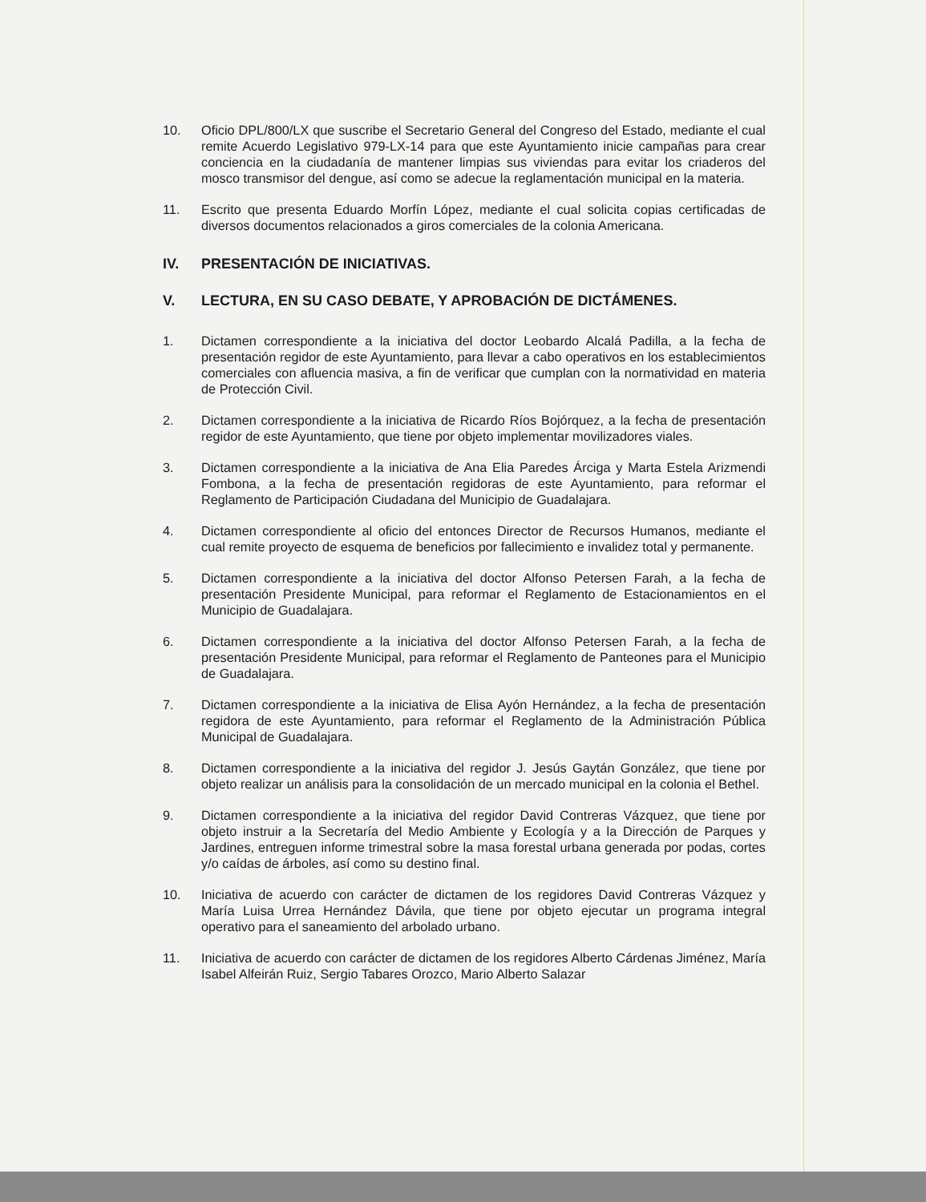10. Oficio DPL/800/LX que suscribe el Secretario General del Congreso del Estado, mediante el cual remite Acuerdo Legislativo 979-LX-14 para que este Ayuntamiento inicie campañas para crear conciencia en la ciudadanía de mantener limpias sus viviendas para evitar los criaderos del mosco transmisor del dengue, así como se adecue la reglamentación municipal en la materia.
11. Escrito que presenta Eduardo Morfín López, mediante el cual solicita copias certificadas de diversos documentos relacionados a giros comerciales de la colonia Americana.
IV. PRESENTACIÓN DE INICIATIVAS.
V. LECTURA, EN SU CASO DEBATE, Y APROBACIÓN DE DICTÁMENES.
1. Dictamen correspondiente a la iniciativa del doctor Leobardo Alcalá Padilla, a la fecha de presentación regidor de este Ayuntamiento, para llevar a cabo operativos en los establecimientos comerciales con afluencia masiva, a fin de verificar que cumplan con la normatividad en materia de Protección Civil.
2. Dictamen correspondiente a la iniciativa de Ricardo Ríos Bojórquez, a la fecha de presentación regidor de este Ayuntamiento, que tiene por objeto implementar movilizadores viales.
3. Dictamen correspondiente a la iniciativa de Ana Elia Paredes Árciga y Marta Estela Arizmendi Fombona, a la fecha de presentación regidoras de este Ayuntamiento, para reformar el Reglamento de Participación Ciudadana del Municipio de Guadalajara.
4. Dictamen correspondiente al oficio del entonces Director de Recursos Humanos, mediante el cual remite proyecto de esquema de beneficios por fallecimiento e invalidez total y permanente.
5. Dictamen correspondiente a la iniciativa del doctor Alfonso Petersen Farah, a la fecha de presentación Presidente Municipal, para reformar el Reglamento de Estacionamientos en el Municipio de Guadalajara.
6. Dictamen correspondiente a la iniciativa del doctor Alfonso Petersen Farah, a la fecha de presentación Presidente Municipal, para reformar el Reglamento de Panteones para el Municipio de Guadalajara.
7. Dictamen correspondiente a la iniciativa de Elisa Ayón Hernández, a la fecha de presentación regidora de este Ayuntamiento, para reformar el Reglamento de la Administración Pública Municipal de Guadalajara.
8. Dictamen correspondiente a la iniciativa del regidor J. Jesús Gaytán González, que tiene por objeto realizar un análisis para la consolidación de un mercado municipal en la colonia el Bethel.
9. Dictamen correspondiente a la iniciativa del regidor David Contreras Vázquez, que tiene por objeto instruir a la Secretaría del Medio Ambiente y Ecología y a la Dirección de Parques y Jardines, entreguen informe trimestral sobre la masa forestal urbana generada por podas, cortes y/o caídas de árboles, así como su destino final.
10. Iniciativa de acuerdo con carácter de dictamen de los regidores David Contreras Vázquez y María Luisa Urrea Hernández Dávila, que tiene por objeto ejecutar un programa integral operativo para el saneamiento del arbolado urbano.
11. Iniciativa de acuerdo con carácter de dictamen de los regidores Alberto Cárdenas Jiménez, María Isabel Alfeirán Ruiz, Sergio Tabares Orozco, Mario Alberto Salazar